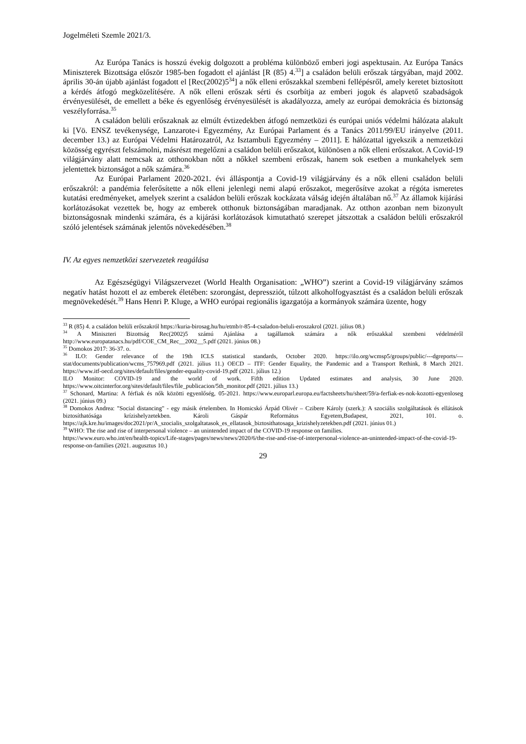Jogelméleti Szemle 2021/3.
Az Európa Tanács is hosszú évekig dolgozott a probléma különböző emberi jogi aspektusain. Az Európa Tanács Miniszterek Bizottsága először 1985-ben fogadott el ajánlást [R (85) 4.<sup>33</sup>] a családon belüli erőszak tárgyában, majd 2002. április 30-án újabb ajánlást fogadott el [Rec(2002)5<sup>34</sup>] a nők elleni erőszakkal szembeni fellépésről, amely keretet biztosított a kérdés átfogó megközelítésére. A nők elleni erőszak sérti és csorbítja az emberi jogok és alapvető szabadságok érvényesülését, de emellett a béke és egyenlőség érvényesülését is akadályozza, amely az európai demokrácia és biztonság veszélyforrása.<sup>35</sup>
A családon belüli erőszaknak az elmúlt évtizedekben átfogó nemzetközi és európai uniós védelmi hálózata alakult ki [Vö. ENSZ tevékenysége, Lanzarote-i Egyezmény, Az Európai Parlament és a Tanács 2011/99/EU irányelve (2011. december 13.) az Európai Védelmi Határozatról, Az Isztambuli Egyezmény – 2011]. E hálózattal igyekszik a nemzetközi közösség egyrészt felszámolni, másrészt megelőzni a családon belüli erőszakot, különösen a nők elleni erőszakot. A Covid-19 világjárvány alatt nemcsak az otthonokban nőtt a nőkkel szembeni erőszak, hanem sok esetben a munkahelyek sem jelentettek biztonságot a nők számára.<sup>36</sup>
Az Európai Parlament 2020-2021. évi álláspontja a Covid-19 világjárvány és a nők elleni családon belüli erőszakról: a pandémia felerősítette a nők elleni jelenlegi nemi alapú erőszakot, megerősítve azokat a régóta ismeretes kutatási eredményeket, amelyek szerint a családon belüli erőszak kockázata válság idején általában nő.<sup>37</sup> Az államok kijárási korlátozásokat vezettek be, hogy az emberek otthonuk biztonságában maradjanak. Az otthon azonban nem bizonyult biztonságosnak mindenki számára, és a kijárási korlátozások kimutatható szerepet játszottak a családon belüli erőszakról szóló jelentések számának jelentős növekedésében.<sup>38</sup>
IV. Az egyes nemzetközi szervezetek reagálása
Az Egészségügyi Világszervezet (World Health Organisation: „WHO”) szerint a Covid-19 világjárvány számos negatív hatást hozott el az emberek életében: szorongást, depressziót, túlzott alkoholfogyasztást és a családon belüli erőszak megnövekedését.<sup>39</sup> Hans Henri P. Kluge, a WHO európai regionális igazgatója a kormányok számára üzente, hogy
<sup>33</sup> R (85) 4. a családon belüli erőszakról https://kuria-birosag.hu/hu/etmb/r-85-4-csaladon-beluli-eroszakrol (2021. július 08.)
<sup>34</sup> A Miniszteri Bizottság Rec(2002)5 számú Ajánlása a tagállamok számára a nők erőszakkal szembeni védelméről http://www.europatanacs.hu/pdf/COE_CM_Rec__2002__5.pdf (2021. június 08.)
<sup>35</sup> Domokos 2017: 36-37. o.
<sup>36</sup> ILO: Gender relevance of the 19th ICLS statistical standards, October 2020. https://ilo.org/wcmsp5/groups/public/---dgreports/---stat/documents/publication/wcms_757969.pdf (2021. július 11.) OECD – ITF: Gender Equality, the Pandemic and a Transport Rethink, 8 March 2021. https://www.itf-oecd.org/sites/default/files/gender-equality-covid-19.pdf (2021. július 12.)
ILO Monitor: COVID-19 and the world of work. Fifth edition Updated estimates and analysis, 30 June 2020. https://www.oitcinterfor.org/sites/default/files/file_publicacion/5th_monitor.pdf (2021. július 13.)
<sup>37</sup> Schonard, Martina: A férfiak és nők közötti egyenlőség, 05-2021. https://www.europarl.europa.eu/factsheets/hu/sheet/59/a-ferfiak-es-nok-kozotti-egyenloseg (2021. június 09.)
<sup>38</sup> Domokos Andrea: "Social distancing" - egy másik értelemben. In Homicskó Árpád Olivér – Czibere Károly (szerk.): A szociális szolgáltatások és ellátások biztosíthatósága krízishelyzetekben. Károli Gáspár Református Egyetem,Budapest, 2021, 101. o. https://ajk.kre.hu/images/doc2021/pr/A_szocialis_szolgaltatasok_es_ellatasok_biztosithatosaga_krizishelyzetekben.pdf (2021. június 01.)
<sup>39</sup> WHO: The rise and rise of interpersonal violence – an unintended impact of the COVID-19 response on families.
https://www.euro.who.int/en/health-topics/Life-stages/pages/news/news/2020/6/the-rise-and-rise-of-interpersonal-violence-an-unintended-impact-of-the-covid-19-response-on-families (2021. augusztus 10.)
29